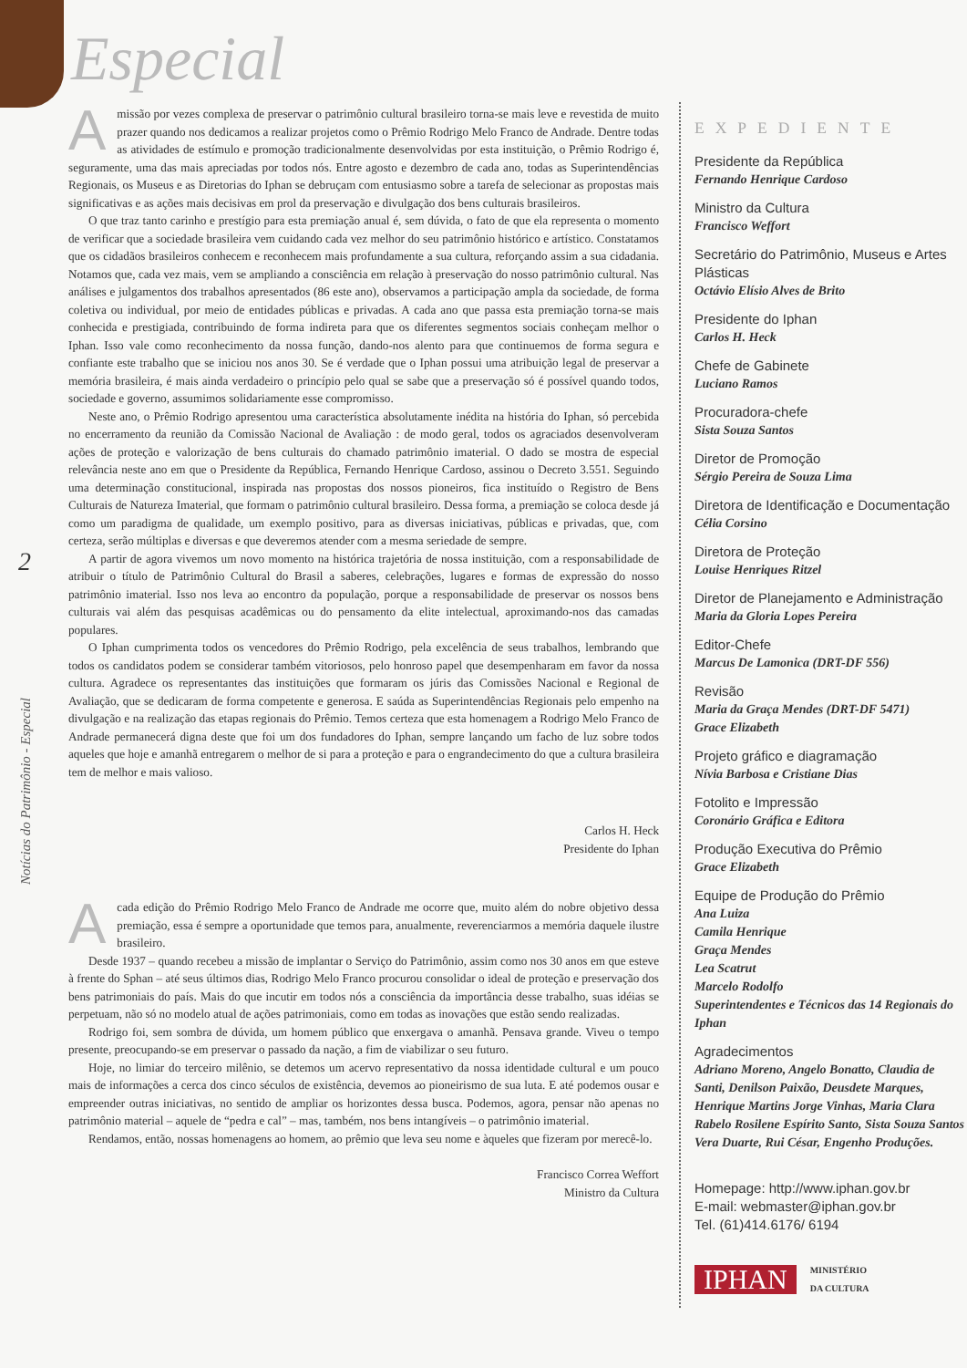Especial
2
Notícias do Patrimônio - Especial
Amissão por vezes complexa de preservar o patrimônio cultural brasileiro torna-se mais leve e revestida de muito prazer quando nos dedicamos a realizar projetos como o Prêmio Rodrigo Melo Franco de Andrade. Dentre todas as atividades de estímulo e promoção tradicionalmente desenvolvidas por esta instituição, o Prêmio Rodrigo é, seguramente, uma das mais apreciadas por todos nós. Entre agosto e dezembro de cada ano, todas as Superintendências Regionais, os Museus e as Diretorias do Iphan se debruçam com entusiasmo sobre a tarefa de selecionar as propostas mais significativas e as ações mais decisivas em prol da preservação e divulgação dos bens culturais brasileiros.
O que traz tanto carinho e prestígio para esta premiação anual é, sem dúvida, o fato de que ela representa o momento de verificar que a sociedade brasileira vem cuidando cada vez melhor do seu patrimônio histórico e artístico. Constatamos que os cidadãos brasileiros conhecem e reconhecem mais profundamente a sua cultura, reforçando assim a sua cidadania. Notamos que, cada vez mais, vem se ampliando a consciência em relação à preservação do nosso patrimônio cultural. Nas análises e julgamentos dos trabalhos apresentados (86 este ano), observamos a participação ampla da sociedade, de forma coletiva ou individual, por meio de entidades públicas e privadas. A cada ano que passa esta premiação torna-se mais conhecida e prestigiada, contribuindo de forma indireta para que os diferentes segmentos sociais conheçam melhor o Iphan. Isso vale como reconhecimento da nossa função, dando-nos alento para que continuemos de forma segura e confiante este trabalho que se iniciou nos anos 30. Se é verdade que o Iphan possui uma atribuição legal de preservar a memória brasileira, é mais ainda verdadeiro o princípio pelo qual se sabe que a preservação só é possível quando todos, sociedade e governo, assumimos solidariamente esse compromisso.
Neste ano, o Prêmio Rodrigo apresentou uma característica absolutamente inédita na história do Iphan, só percebida no encerramento da reunião da Comissão Nacional de Avaliação : de modo geral, todos os agraciados desenvolveram ações de proteção e valorização de bens culturais do chamado patrimônio imaterial. O dado se mostra de especial relevância neste ano em que o Presidente da República, Fernando Henrique Cardoso, assinou o Decreto 3.551. Seguindo uma determinação constitucional, inspirada nas propostas dos nossos pioneiros, fica instituído o Registro de Bens Culturais de Natureza Imaterial, que formam o patrimônio cultural brasileiro. Dessa forma, a premiação se coloca desde já como um paradigma de qualidade, um exemplo positivo, para as diversas iniciativas, públicas e privadas, que, com certeza, serão múltiplas e diversas e que deveremos atender com a mesma seriedade de sempre.
A partir de agora vivemos um novo momento na histórica trajetória de nossa instituição, com a responsabilidade de atribuir o título de Patrimônio Cultural do Brasil a saberes, celebrações, lugares e formas de expressão do nosso patrimônio imaterial. Isso nos leva ao encontro da população, porque a responsabilidade de preservar os nossos bens culturais vai além das pesquisas acadêmicas ou do pensamento da elite intelectual, aproximando-nos das camadas populares.
O Iphan cumprimenta todos os vencedores do Prêmio Rodrigo, pela excelência de seus trabalhos, lembrando que todos os candidatos podem se considerar também vitoriosos, pelo honroso papel que desempenharam em favor da nossa cultura. Agradece os representantes das instituições que formaram os júris das Comissões Nacional e Regional de Avaliação, que se dedicaram de forma competente e generosa. E saúda as Superintendências Regionais pelo empenho na divulgação e na realização das etapas regionais do Prêmio. Temos certeza que esta homenagem a Rodrigo Melo Franco de Andrade permanecerá digna deste que foi um dos fundadores do Iphan, sempre lançando um facho de luz sobre todos aqueles que hoje e amanhã entregarem o melhor de si para a proteção e para o engrandecimento do que a cultura brasileira tem de melhor e mais valioso.
Carlos H. Heck
Presidente do Iphan
Acada edição do Prêmio Rodrigo Melo Franco de Andrade me ocorre que, muito além do nobre objetivo dessa premiação, essa é sempre a oportunidade que temos para, anualmente, reverenciarmos a memória daquele ilustre brasileiro.
Desde 1937 – quando recebeu a missão de implantar o Serviço do Patrimônio, assim como nos 30 anos em que esteve à frente do Sphan – até seus últimos dias, Rodrigo Melo Franco procurou consolidar o ideal de proteção e preservação dos bens patrimoniais do país. Mais do que incutir em todos nós a consciência da importância desse trabalho, suas idéias se perpetuam, não só no modelo atual de ações patrimoniais, como em todas as inovações que estão sendo realizadas.
Rodrigo foi, sem sombra de dúvida, um homem público que enxergava o amanhã. Pensava grande. Viveu o tempo presente, preocupando-se em preservar o passado da nação, a fim de viabilizar o seu futuro.
Hoje, no limiar do terceiro milênio, se detemos um acervo representativo da nossa identidade cultural e um pouco mais de informações a cerca dos cinco séculos de existência, devemos ao pioneirismo de sua luta. E até podemos ousar e empreender outras iniciativas, no sentido de ampliar os horizontes dessa busca. Podemos, agora, pensar não apenas no patrimônio material – aquele de “pedra e cal” – mas, também, nos bens intangíveis – o patrimônio imaterial.
Rendamos, então, nossas homenagens ao homem, ao prêmio que leva seu nome e àqueles que fizeram por merecê-lo.
Francisco Correa Weffort
Ministro da Cultura
EXPEDIENTE
Presidente da República
Fernando Henrique Cardoso
Ministro da Cultura
Francisco Weffort
Secretário do Patrimônio, Museus e Artes Plásticas
Octávio Elísio Alves de Brito
Presidente do Iphan
Carlos H. Heck
Chefe de Gabinete
Luciano Ramos
Procuradora-chefe
Sista Souza Santos
Diretor de Promoção
Sérgio Pereira de Souza Lima
Diretora de Identificação e Documentação
Célia Corsino
Diretora de Proteção
Louise Henriques Ritzel
Diretor de Planejamento e Administração
Maria da Gloria Lopes Pereira
Editor-Chefe
Marcus De Lamonica (DRT-DF 556)
Revisão
Maria da Graça Mendes (DRT-DF 5471)
Grace Elizabeth
Projeto gráfico e diagramação
Nívia Barbosa e Cristiane Dias
Fotolito e Impressão
Coronário Gráfica e Editora
Produção Executiva do Prêmio
Grace Elizabeth
Equipe de Produção do Prêmio
Ana Luiza
Camila Henrique
Graça Mendes
Lea Scatrut
Marcelo Rodolfo
Superintendentes e Técnicos das 14 Regionais do Iphan
Agradecimentos
Adriano Moreno, Angelo Bonatto, Claudia de Santi, Denilson Paixão, Deusdete Marques, Henrique Martins Jorge Vinhas, Maria Clara Rabelo Rosilene Espírito Santo, Sista Souza Santos Vera Duarte, Rui César, Engenho Produções.
Homepage: http://www.iphan.gov.br
E-mail: webmaster@iphan.gov.br
Tel. (61)414.6176/ 6194
IPHAN MINISTÉRIO
DA CULTURA